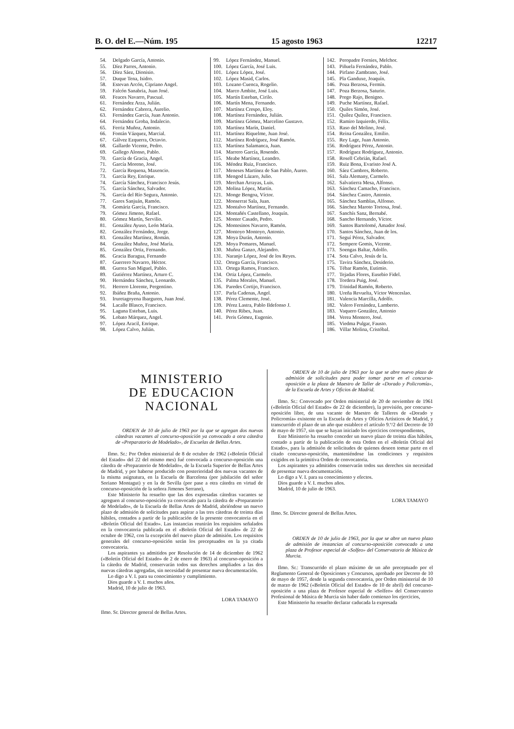B. O. del E.—Núm. 195 15 agosto 1963 12217
54. Delgado García, Antonio.
55. Díez Parres, Antonio.
56. Díez Sáez, Dionisio.
57. Duque Tena, Isidro.
58. Estevan Arcón, Cipriano Angel.
59. Falcón Sanabria, Juan José.
60. Feaces Navarro, Pascual.
61. Fernández Arza, Julián.
62. Fernández Cabrera, Aurelio.
63. Fernández García, Juan Antonio.
64. Fernández Groba, Indalecio.
65. Ferriz Muñoz, Antonio.
66. Fontán Vázquez, Marcial.
67. Gálvez Ezquerra, Octavio.
68. Gallardo Vicente, Pedro.
69. Gallego Alonso, Pablo.
70. García de Gracia, Angel.
71. García Moreno, José.
72. García Requena, Maxencio.
73. García Rey, Enrique.
74. García Sánchez, Francisco Jesús.
75. García Sánchez, Salvador.
76. García del Río Segura, Antonio.
77. Gares Sanjuán, Ramón.
78. Gomáriz García, Francisco.
79. Gómez Jimeno, Rafael.
80. Gómez Martín, Servilio.
81. González Ayuso, León María.
82. González Fernández, Jorge.
83. González Martínez, Román.
84. González Muñoz, José María.
85. González Ortiz, Fernando.
86. Gracia Baragua, Fernando
87. Guerrero Navarro, Héctor.
88. Gurrea San Miguel, Pablo.
89. Gutiérrez Martínez, Arturo C.
90. Hernández Sánchez, Leonardo.
91. Herrero Llorente, Pergentino.
92. Ibáñez Braña, Antonio.
93. Iruretagoyena Ibarguren, Juan José.
94. Lacalle Blasco, Francisco.
95. Laguna Esteban, Luis.
96. Lobato Márquez, Angel.
97. López Aracil, Enrique.
98. López Calvo, Julián.
99. López Fernández, Manuel.
100. López García, José Luis.
101. López López, José.
102. López Masid, Carlos.
103. Lozano Cuenca, Rogelio.
104. Marco Ambite, José Luis.
105. Martín Esteban, Cirilo.
106. Martín Mena, Fernando.
107. Martínez Crespo, Eloy.
108. Martínez Fernández, Julián.
109. Martínez Gómez, Marcelino Gustavo.
110. Martínez Marín, Daniel.
111. Martínez Riquelme, Juan José.
112. Martínez Rodríguez, José Ramón.
113. Martínez Salamanca, Juan.
114. Marrero García, Rosendo.
115. Meabe Martínez, Leandro.
116. Méndez Ruiz, Francisco.
117. Meneses Martínez de San Pablo, Aureo.
118. Mengod Lázaro, Julio.
119. Merchan Arrayas, Luis.
120. Molina López, Martín.
121. Monge Bengoa, Víctor.
122. Monserrat Sala, Juan.
123. Montalvo Martínez, Fernando.
124. Montañés Castellano, Joaquín.
125. Monter Casado, Pedro.
126. Montesinos Navarro, Ramón.
127. Montoyo Montoyo, Antonio.
128. Moya Durán, Antonio.
129. Moya Pomares, Manuel.
130. Muñoz Ganzo, Alejandro.
131. Naranjo López, José de los Reyes.
132. Ortega García, Francisco.
133. Ortega Ramos, Francisco.
134. Ortiz López, Carmelo.
135. Palma Morales, Manuel.
136. Paredes Cortijo, Francisco.
137. Parla Cadenas, Angel.
138. Pérez Clemente, José.
139. Pérez Lastra, Pablo Ildefonso J.
140. Pérez Ribes, Juan.
141. Peris Gómez, Eugenio.
142. Peropadre Fornies, Melchor.
143. Piñuela Fernández, Pablo.
144. Pirfano Zambrano, José.
145. Pla Ganduxe, Joaquín.
146. Poza Berzosa, Fermín.
147. Poza Berzosa, Saturio.
148. Prego Rajo, Benigno.
149. Puche Martínez, Rafael.
150. Quiles Simón, José.
151. Quílez Quílez, Francisco.
152. Ramiro Izquierdo, Félix.
153. Raso del Molino, José.
154. Reina González, Emilio.
155. Rey Lage, Juan Antonio.
156. Rodríguez Pérez, Antonio.
157. Rodríguez Rodríguez, Antonio.
158. Rosell Cebrián, Rafael.
159. Ruiz Bona, Evaristo José A.
160. Sáez Cambres, Roberto.
161. Sala Alemany, Carmelo.
162. Salvatierra Mesa, Alfonso.
163. Sánchez Camacho, Francisco.
164. Sánchez Castro, Antonio.
165. Sánchez Samblas, Alfonso.
166. Sánchez Maroto Tortosa, José.
167. Sanchís Sanz, Bernabé.
168. Sancho Hernando, Víctor.
169. Santos Bartolomé, Amador José.
170. Santos Sánchez, Juan de los.
171. Seguí Pérez, Salvador.
172. Sempere Gomis, Vicente.
173. Soengas Baltar, Adolfo.
174. Sota Calvo, Jesús de la.
175. Tavira Sánchez, Desiderio.
176. Tébar Ramón, Eutimio.
177. Tejadas Flores, Eusebio Fidel.
178. Tordera Puig, José.
179. Trinidad Ramón, Roberto.
180. Ureña Revuelta, Víctor Wenceslao.
181. Valencia Marcilla, Adolfo.
182. Valero Fernández, Lamberto.
183. Vaquero González, Antonio
184. Verea Montero, José.
185. Viedma Pulgar, Fausto.
186. Villar Molina, Cristóbal.
MINISTERIO
DE EDUCACION NACIONAL
ORDEN de 10 de julio de 1963 por la que se agregan dos nuevas cátedras vacantes al concurso-oposición ya convocado a otra cátedra de «Preparatorio de Modelado», de Escuelas de Bellas Artes.
Ilmo. Sr.: Por Orden ministerial de 8 de octubre de 1962 («Boletín Oficial del Estado» del 22 del mismo mes) fué convocada a concurso-oposición una cátedra de «Preparatorio de Modelado», de la Escuela Superior de Bellas Artes de Madrid, y por haberse producido con posterioridad dos nuevas vacantes de la misma asignatura, en la Escuela de Barcelona (por jubilación del señor Soriano Montagut) y en la de Sevilla (por pase a otra cátedra en virtud de concurso-oposición de la señora Jimenes Serrano),
Este Ministerio ha resuelto que las dos expresadas cátedras vacantes se agreguen al concurso-oposición ya convocado para la cátedra de «Preparatorio de Modelado», de la Escuela de Bellas Artes de Madrid, abriéndose un nuevo plazo de admisión de solicitudes para aspirar a las tres cátedras de treinta días hábiles, contados a partir de la publicación de la presente convocatoria en el «Boletín Oficial del Estado». Las instancias reunirán los requisitos señalados en la convocatoria publicada en el «Boletín Oficial del Estado» de 22 de octubre de 1962, con la excepción del nuevo plazo de admisión. Los requisitos generales del concurso-oposición serán los preceptuados en la ya citada convocatoria.
Los aspirantes ya admitidos por Resolución de 14 de diciembre de 1962 («Boletín Oficial del Estado» de 2 de enero de 1963) al concurso-oposición a la cátedra de Madrid, conservarán todos sus derechos ampliados a las dos nuevas cátedras agregadas, sin necesidad de presentar nueva documentación.
Lo digo a V. I. para su conocimiento y cumplimiento.
Dios guarde a V. I. muchos años.
Madrid, 10 de julio de 1963.
LORA TAMAYO
Ilmo. Sr. Director general de Bellas Artes.
ORDEN de 10 de julio de 1963 por la que se abre nuevo plazo de admisión de solicitudes para poder tomar parte en el concurso-oposición a la plaza de Maestro de Taller de «Dorado y Policromía», de la Escuela de Artes y Oficios de Madrid.
Ilmo. Sr.: Convocado por Orden ministerial de 20 de noviembre de 1961 («Boletín Oficial del Estado» de 22 de diciembre), la provisión, por concurso-oposición libre, de una vacante de Maestro de Talleres de «Dorado y Policromía» existente en la Escuela de Artes y Oficios Artísticos de Madrid, y transcurrido el plazo de un año que establece el artículo 9.º/2 del Decreto de 10 de mayo de 1957, sin que se hayan iniciado los ejercicios correspondientes,
Este Ministerio ha resuelto conceder un nuevo plazo de treinta días hábiles, contado a partir de la publicación de esta Orden en el «Boletín Oficial del Estado», para la admisión de solicitudes de quienes deseen tomar parte en el citado concurso-oposición, manteniéndose las condiciones y requisitos exigidos en la primitiva Orden de convocatoria.
Los aspirantes ya admitidos conservarán todos sus derechos sin necesidad de presentar nueva documentación.
Lo digo a V. I. para su conocimiento y efectos.
Dios guarde a V. I. muchos años.
Madrid, 10 de julio de 1963.
LORA TAMAYO
Ilmo. Sr. Director general de Bellas Artes.
ORDEN de 10 de julio de 1963, por la que se abre un nuevo plazo de admisión de instancias al concurso-oposición convocado a una plaza de Profesor especial de «Solfeo» del Conservatorio de Música de Murcia.
Ilmo. Sr.: Transcurrido el plazo máximo de un año preceptuado por el Reglamento General de Oposiciones y Concursos, aprobado por Decreto de 10 de mayo de 1957, desde la segunda convocatoria, por Orden ministerial de 10 de marzo de 1962 («Boletín Oficial del Estado» de 10 de abril) del concurso-oposición a una plaza de Profesor especial de «Solfeo» del Conservatorio Profesional de Música de Murcia sin haber dado comienzo los ejercicios,
Este Ministerio ha resuelto declarar caducada la expresada